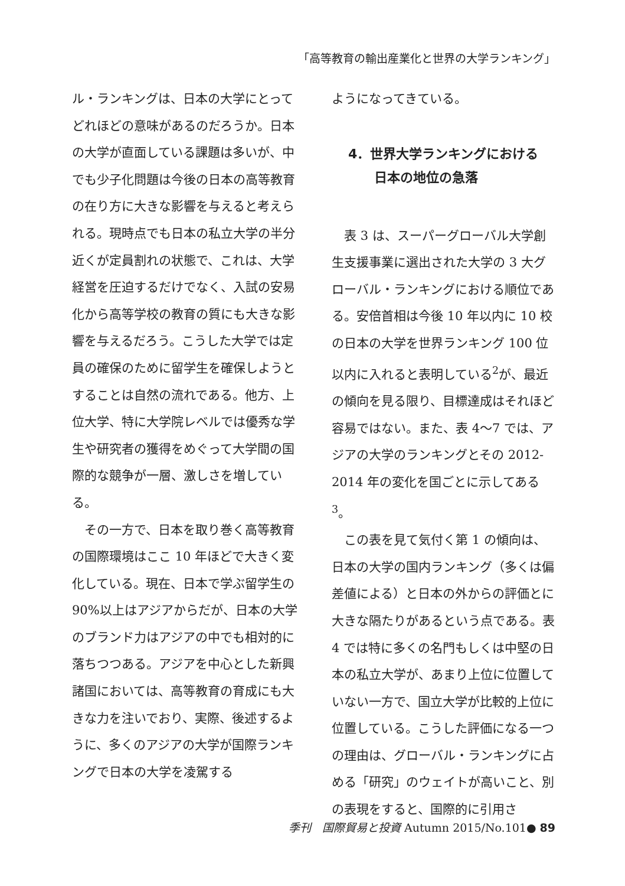「高等教育の輸出産業化と世界の大学ランキング」
ル・ランキングは、日本の大学にとってどれほどの意味があるのだろうか。日本の大学が直面している課題は多いが、中でも少子化問題は今後の日本の高等教育の在り方に大きな影響を与えると考えられる。現時点でも日本の私立大学の半分近くが定員割れの状態で、これは、大学経営を圧迫するだけでなく、入試の安易化から高等学校の教育の質にも大きな影響を与えるだろう。こうした大学では定員の確保のために留学生を確保しようとすることは自然の流れである。他方、上位大学、特に大学院レベルでは優秀な学生や研究者の獲得をめぐって大学間の国際的な競争が一層、激しさを増している。
　その一方で、日本を取り巻く高等教育の国際環境はここ 10 年ほどで大きく変化している。現在、日本で学ぶ留学生の 90%以上はアジアからだが、日本の大学のブランド力はアジアの中でも相対的に落ちつつある。アジアを中心とした新興諸国においては、高等教育の育成にも大きな力を注いでおり、実際、後述するように、多くのアジアの大学が国際ランキングで日本の大学を凌駕する
ようになってきている。
4．世界大学ランキングにおける
　　日本の地位の急落
　表 3 は、スーパーグローバル大学創生支援事業に選出された大学の 3 大グローバル・ランキングにおける順位である。安倍首相は今後 10 年以内に 10 校の日本の大学を世界ランキング 100 位以内に入れると表明している<sup>2</sup>が、最近の傾向を見る限り、目標達成はそれほど容易ではない。また、表 4〜7 では、アジアの大学のランキングとその 2012-2014 年の変化を国ごとに示してある<sup>3</sup>。
　この表を見て気付く第 1 の傾向は、日本の大学の国内ランキング（多くは偏差値による）と日本の外からの評価とに大きな隔たりがあるという点である。表 4 では特に多くの名門もしくは中堅の日本の私立大学が、あまり上位に位置していない一方で、国立大学が比較的上位に位置している。こうした評価になる一つの理由は、グローバル・ランキングに占める「研究」のウェイトが高いこと、別の表現をすると、国際的に引用さ
季刊　国際貿易と投資 Autumn 2015/No.101● 89